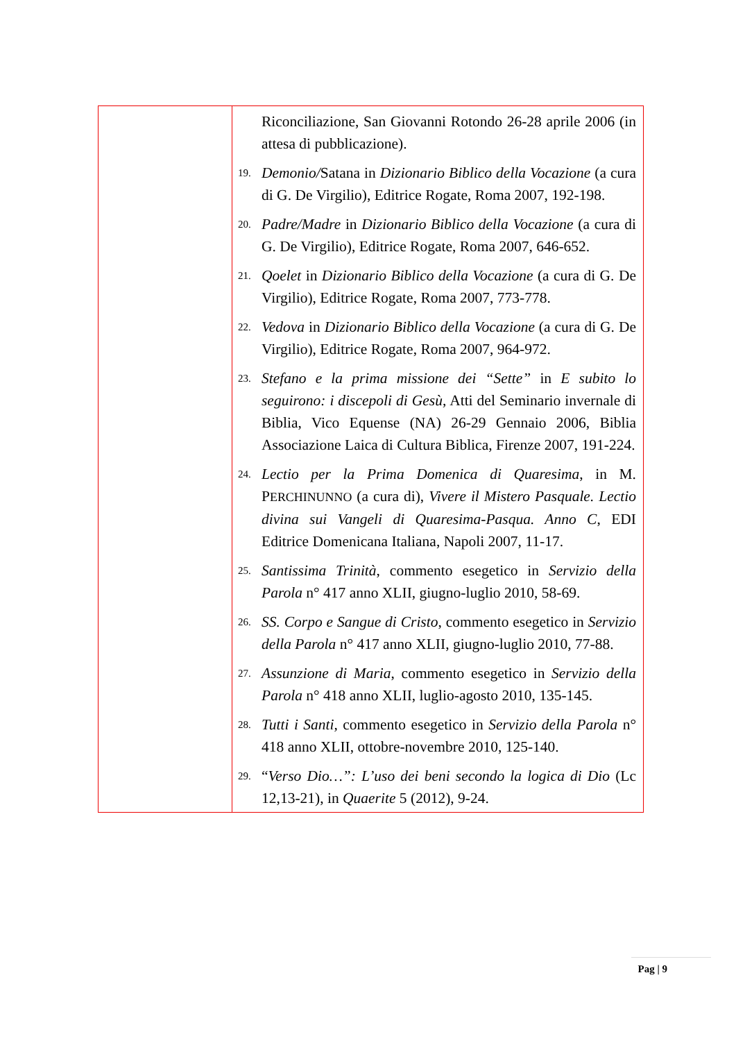| | Riconciliazione, San Giovanni Rotondo 26-28 aprile 2006 (in attesa di pubblicazione). 19. Demonio/ Satana in Dizionario Biblico della Vocazione (a cura di G. De Virgilio), Editrice Rogate, Roma 2007, 192-198. 20. Padre/Madre in Dizionario Biblico della Vocazione (a cura di G. De Virgilio), Editrice Rogate, Roma 2007, 646-652. 21. Qoelet in Dizionario Biblico della Vocazione (a cura di G. De Virgilio), Editrice Rogate, Roma 2007, 773-778. 22. Vedova in Dizionario Biblico della Vocazione (a cura di G. De Virgilio), Editrice Rogate, Roma 2007, 964-972. 23. Stefano e la prima missione dei “Sette” in E subito lo seguirono: i discepoli di Gesù, Atti del Seminario invernale di Biblia, Vico Equense (NA) 26-29 Gennaio 2006, Biblia Associazione Laica di Cultura Biblica, Firenze 2007, 191-224. 24. Lectio per la Prima Domenica di Quaresima , in M. P ERCHINUNNO (a cura di), Vivere il Mistero Pasquale. Lectio divina sui Vangeli di Quaresima-Pasqua. Anno C , EDI Editrice Domenicana Italiana, Napoli 2007, 11-17. 25. Santissima Trinità , commento esegetico in Servizio della Parola n° 417 anno XLII, giugno-luglio 2010, 58-69. 26. SS. Corpo e Sangue di Cristo , commento esegetico in Servizio della Parola n° 417 anno XLII, giugno-luglio 2010, 77-88. 27. Assunzione di Maria , commento esegetico in Servizio della Parola n° 418 anno XLII, luglio-agosto 2010, 135-145. 28. Tutti i Santi, commento esegetico in Servizio della Parola n° 418 anno XLII, ottobre-novembre 2010, 125-140. 29. “ Verso Dio…”: L’uso dei beni secondo la logica di Dio (Lc 12,13-21), in Quaerite 5 (2012), 9-24. |
Pag | 9